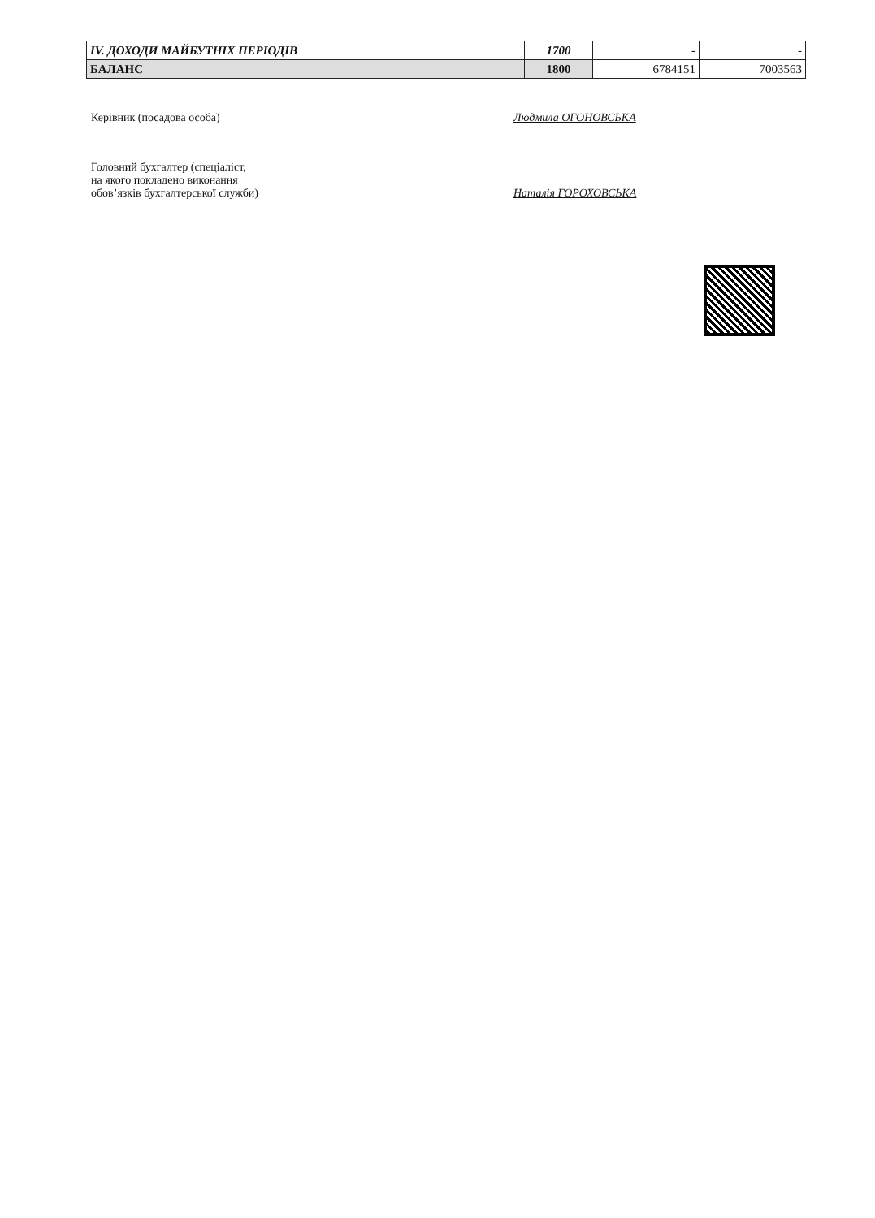| IV. ДОХОДИ МАЙБУТНІХ ПЕРІОДІВ | 1700 | - | - |
| БАЛАНС | 1800 | 6784151 | 7003563 |
Керівник (посадова особа) Людмила ОГОНОВСЬКА
Головний бухгалтер (спеціаліст,
на якого покладено виконання
обов’язків бухгалтерської служби)
Наталія ГОРОХОВСЬКА